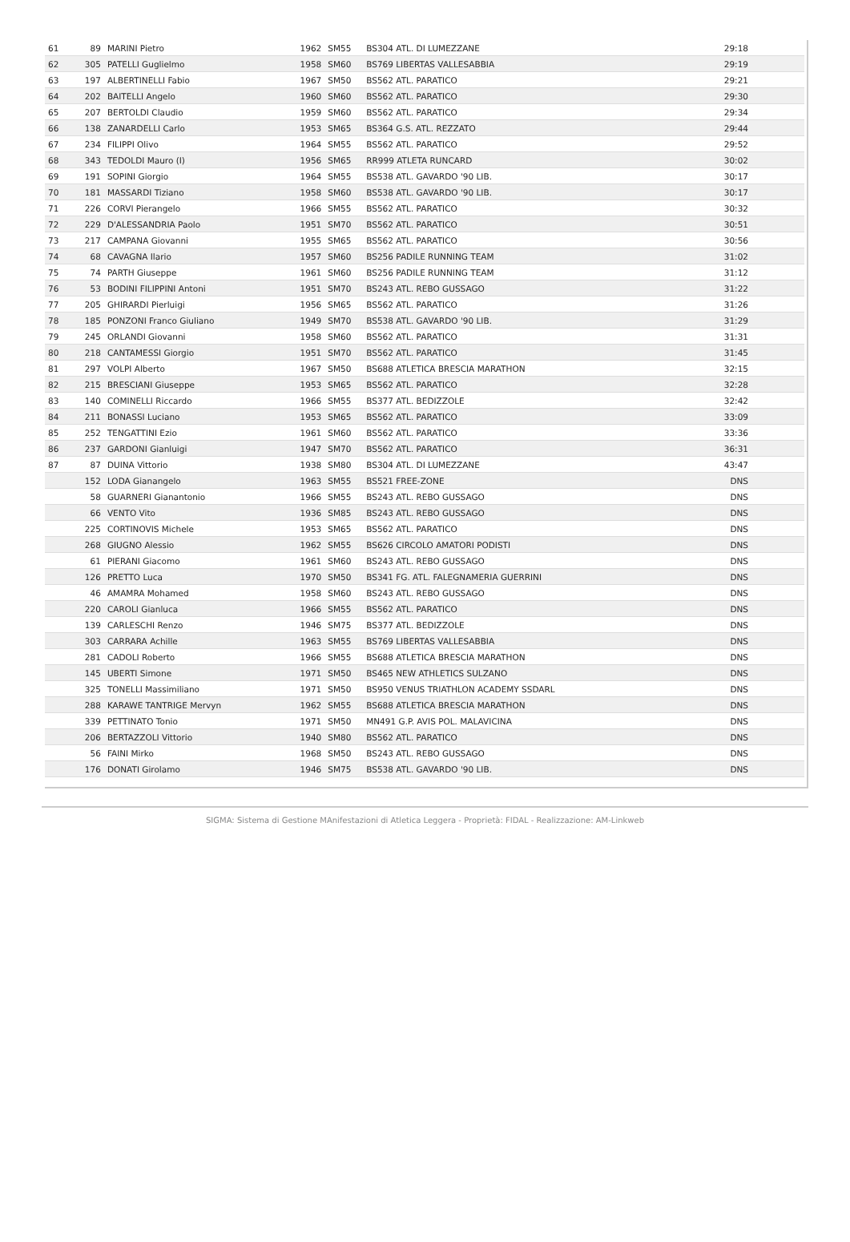| 61 | 89 | MARINI Pietro | 1962 | SM55 | BS304 ATL. DI LUMEZZANE | 29:18 |
| 62 | 305 | PATELLI Guglielmo | 1958 | SM60 | BS769 LIBERTAS VALLESABBIA | 29:19 |
| 63 | 197 | ALBERTINELLI Fabio | 1967 | SM50 | BS562 ATL. PARATICO | 29:21 |
| 64 | 202 | BAITELLI Angelo | 1960 | SM60 | BS562 ATL. PARATICO | 29:30 |
| 65 | 207 | BERTOLDI Claudio | 1959 | SM60 | BS562 ATL. PARATICO | 29:34 |
| 66 | 138 | ZANARDELLI Carlo | 1953 | SM65 | BS364 G.S. ATL. REZZATO | 29:44 |
| 67 | 234 | FILIPPI Olivo | 1964 | SM55 | BS562 ATL. PARATICO | 29:52 |
| 68 | 343 | TEDOLDI Mauro (I) | 1956 | SM65 | RR999 ATLETA RUNCARD | 30:02 |
| 69 | 191 | SOPINI Giorgio | 1964 | SM55 | BS538 ATL. GAVARDO '90 LIB. | 30:17 |
| 70 | 181 | MASSARDI Tiziano | 1958 | SM60 | BS538 ATL. GAVARDO '90 LIB. | 30:17 |
| 71 | 226 | CORVI Pierangelo | 1966 | SM55 | BS562 ATL. PARATICO | 30:32 |
| 72 | 229 | D'ALESSANDRIA Paolo | 1951 | SM70 | BS562 ATL. PARATICO | 30:51 |
| 73 | 217 | CAMPANA Giovanni | 1955 | SM65 | BS562 ATL. PARATICO | 30:56 |
| 74 | 68 | CAVAGNA Ilario | 1957 | SM60 | BS256 PADILE RUNNING TEAM | 31:02 |
| 75 | 74 | PARTH Giuseppe | 1961 | SM60 | BS256 PADILE RUNNING TEAM | 31:12 |
| 76 | 53 | BODINI FILIPPINI Antoni | 1951 | SM70 | BS243 ATL. REBO GUSSAGO | 31:22 |
| 77 | 205 | GHIRARDI Pierluigi | 1956 | SM65 | BS562 ATL. PARATICO | 31:26 |
| 78 | 185 | PONZONI Franco Giuliano | 1949 | SM70 | BS538 ATL. GAVARDO '90 LIB. | 31:29 |
| 79 | 245 | ORLANDI Giovanni | 1958 | SM60 | BS562 ATL. PARATICO | 31:31 |
| 80 | 218 | CANTAMESSI Giorgio | 1951 | SM70 | BS562 ATL. PARATICO | 31:45 |
| 81 | 297 | VOLPI Alberto | 1967 | SM50 | BS688 ATLETICA BRESCIA MARATHON | 32:15 |
| 82 | 215 | BRESCIANI Giuseppe | 1953 | SM65 | BS562 ATL. PARATICO | 32:28 |
| 83 | 140 | COMINELLI Riccardo | 1966 | SM55 | BS377 ATL. BEDIZZOLE | 32:42 |
| 84 | 211 | BONASSI Luciano | 1953 | SM65 | BS562 ATL. PARATICO | 33:09 |
| 85 | 252 | TENGATTINI Ezio | 1961 | SM60 | BS562 ATL. PARATICO | 33:36 |
| 86 | 237 | GARDONI Gianluigi | 1947 | SM70 | BS562 ATL. PARATICO | 36:31 |
| 87 | 87 | DUINA Vittorio | 1938 | SM80 | BS304 ATL. DI LUMEZZANE | 43:47 |
| | 152 | LODA Gianangelo | 1963 | SM55 | BS521 FREE-ZONE | DNS |
| | 58 | GUARNERI Gianantonio | 1966 | SM55 | BS243 ATL. REBO GUSSAGO | DNS |
| | 66 | VENTO Vito | 1936 | SM85 | BS243 ATL. REBO GUSSAGO | DNS |
| | 225 | CORTINOVIS Michele | 1953 | SM65 | BS562 ATL. PARATICO | DNS |
| | 268 | GIUGNO Alessio | 1962 | SM55 | BS626 CIRCOLO AMATORI PODISTI | DNS |
| | 61 | PIERANI Giacomo | 1961 | SM60 | BS243 ATL. REBO GUSSAGO | DNS |
| | 126 | PRETTO Luca | 1970 | SM50 | BS341 FG. ATL. FALEGNAMERIA GUERRINI | DNS |
| | 46 | AMAMRA Mohamed | 1958 | SM60 | BS243 ATL. REBO GUSSAGO | DNS |
| | 220 | CAROLI Gianluca | 1966 | SM55 | BS562 ATL. PARATICO | DNS |
| | 139 | CARLESCHI Renzo | 1946 | SM75 | BS377 ATL. BEDIZZOLE | DNS |
| | 303 | CARRARA Achille | 1963 | SM55 | BS769 LIBERTAS VALLESABBIA | DNS |
| | 281 | CADOLI Roberto | 1966 | SM55 | BS688 ATLETICA BRESCIA MARATHON | DNS |
| | 145 | UBERTI Simone | 1971 | SM50 | BS465 NEW ATHLETICS SULZANO | DNS |
| | 325 | TONELLI Massimiliano | 1971 | SM50 | BS950 VENUS TRIATHLON ACADEMY SSDARL | DNS |
| | 288 | KARAWE TANTRIGE Mervyn | 1962 | SM55 | BS688 ATLETICA BRESCIA MARATHON | DNS |
| | 339 | PETTINATO Tonio | 1971 | SM50 | MN491 G.P. AVIS POL. MALAVICINA | DNS |
| | 206 | BERTAZZOLI Vittorio | 1940 | SM80 | BS562 ATL. PARATICO | DNS |
| | 56 | FAINI Mirko | 1968 | SM50 | BS243 ATL. REBO GUSSAGO | DNS |
| | 176 | DONATI Girolamo | 1946 | SM75 | BS538 ATL. GAVARDO '90 LIB. | DNS |
SIGMA: Sistema di Gestione MAnifestazioni di Atletica Leggera - Proprietà: FIDAL - Realizzazione: AM-Linkweb